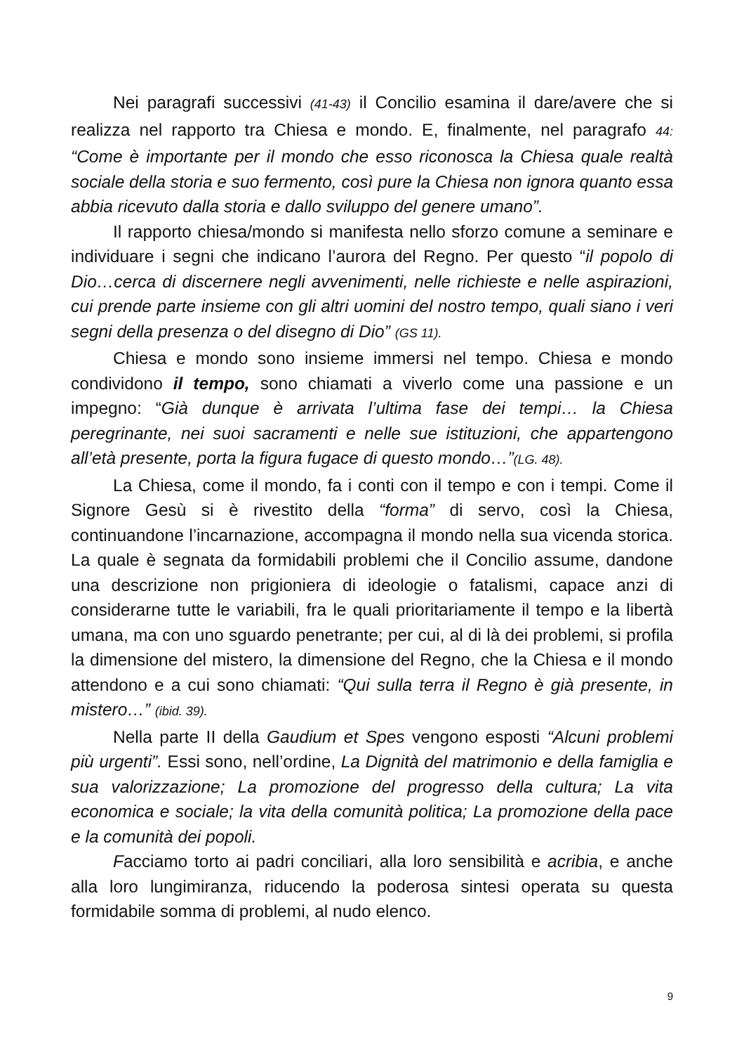Nei paragrafi successivi (41-43) il Concilio esamina il dare/avere che si realizza nel rapporto tra Chiesa e mondo. E, finalmente, nel paragrafo 44: “Come è importante per il mondo che esso riconosca la Chiesa quale realtà sociale della storia e suo fermento, così pure la Chiesa non ignora quanto essa abbia ricevuto dalla storia e dallo sviluppo del genere umano”.
Il rapporto chiesa/mondo si manifesta nello sforzo comune a seminare e individuare i segni che indicano l’aurora del Regno. Per questo “il popolo di Dio…cerca di discernere negli avvenimenti, nelle richieste e nelle aspirazioni, cui prende parte insieme con gli altri uomini del nostro tempo, quali siano i veri segni della presenza o del disegno di Dio” (GS 11).
Chiesa e mondo sono insieme immersi nel tempo. Chiesa e mondo condividono il tempo, sono chiamati a viverlo come una passione e un impegno: “Già dunque è arrivata l’ultima fase dei tempi… la Chiesa peregrinante, nei suoi sacramenti e nelle sue istituzioni, che appartengono all’età presente, porta la figura fugace di questo mondo…”(LG. 48).
La Chiesa, come il mondo, fa i conti con il tempo e con i tempi. Come il Signore Gesù si è rivestito della “forma” di servo, così la Chiesa, continuandone l’incarnazione, accompagna il mondo nella sua vicenda storica. La quale è segnata da formidabili problemi che il Concilio assume, dandone una descrizione non prigioniera di ideologie o fatalismi, capace anzi di considerarne tutte le variabili, fra le quali prioritariamente il tempo e la libertà umana, ma con uno sguardo penetrante; per cui, al di là dei problemi, si profila la dimensione del mistero, la dimensione del Regno, che la Chiesa e il mondo attendono e a cui sono chiamati: “Qui sulla terra il Regno è già presente, in mistero…” (ibid. 39).
Nella parte II della Gaudium et Spes vengono esposti “Alcuni problemi più urgenti”. Essi sono, nell’ordine, La Dignità del matrimonio e della famiglia e sua valorizzazione; La promozione del progresso della cultura; La vita economica e sociale; la vita della comunità politica; La promozione della pace e la comunità dei popoli.
Facciamo torto ai padri conciliari, alla loro sensibilità e acribia, e anche alla loro lungimiranza, riducendo la poderosa sintesi operata su questa formidabile somma di problemi, al nudo elenco.
9